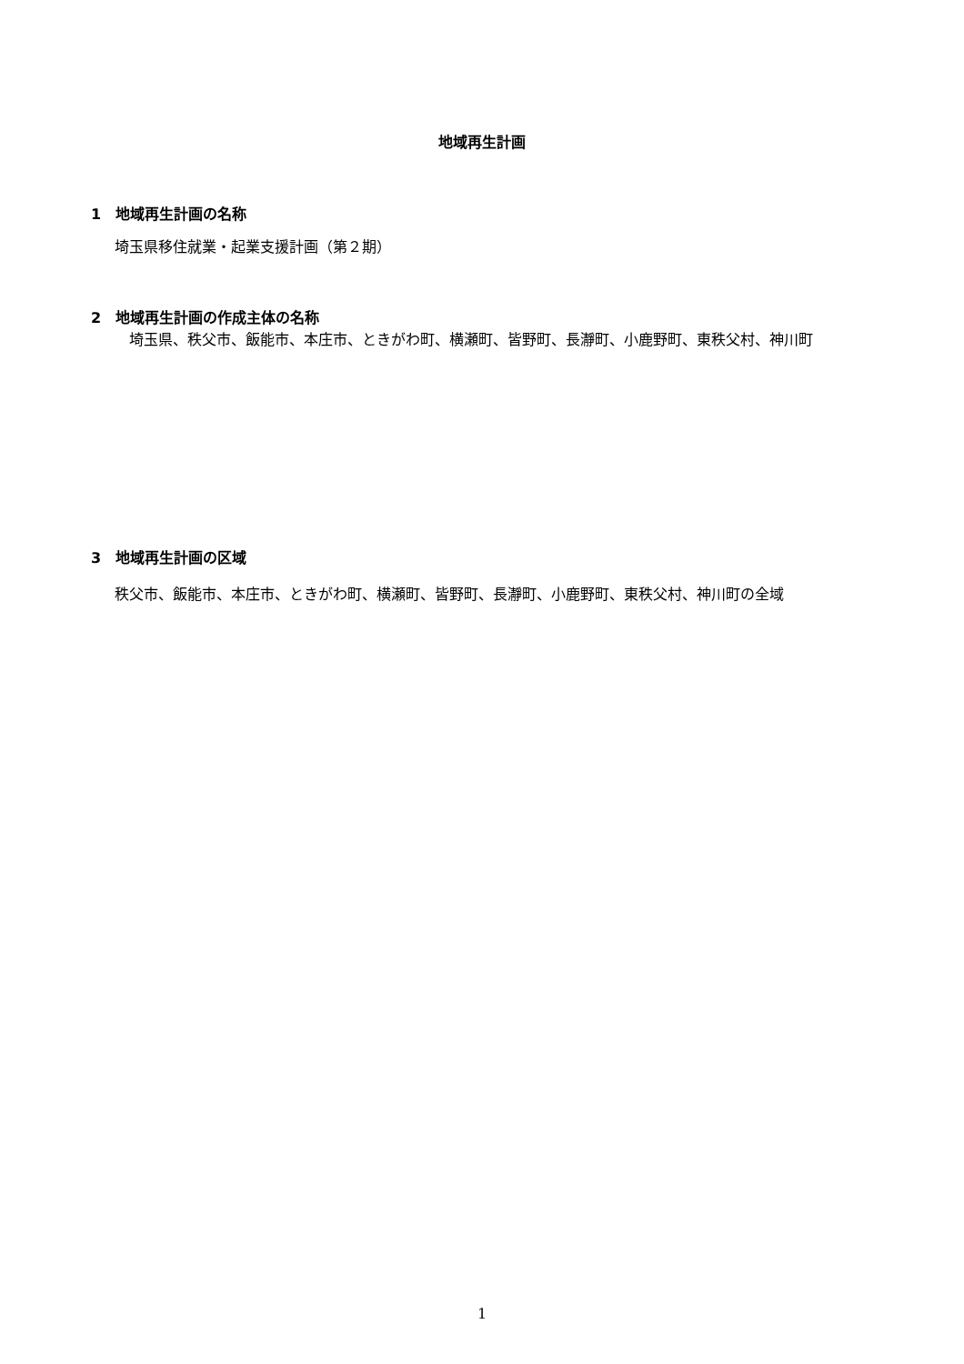地域再生計画
1　地域再生計画の名称
埼玉県移住就業・起業支援計画（第２期）
2　地域再生計画の作成主体の名称
　埼玉県、秩父市、飯能市、本庄市、ときがわ町、横瀬町、皆野町、長瀞町、小鹿野町、東秩父村、神川町
3　地域再生計画の区域
秩父市、飯能市、本庄市、ときがわ町、横瀬町、皆野町、長瀞町、小鹿野町、東秩父村、神川町の全域
1